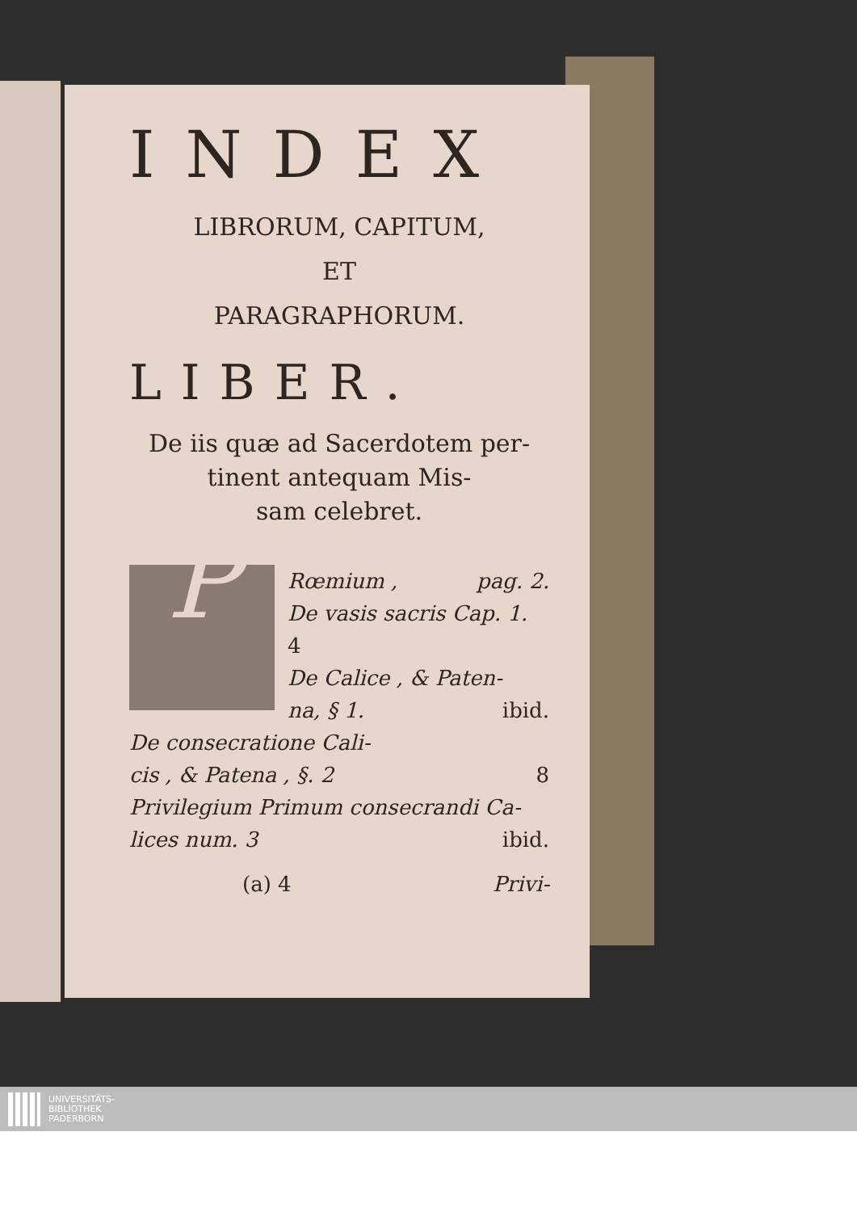INDEX
LIBRORUM, CAPITUM,
ET
PARAGRAPHORUM.
LIBER.
De iis quæ ad Sacerdotem per-
tinent antequam Mis-
sam celebret.
P
Rœmium , pag. 2.
De vasis sacris Cap. 1.
4
De Calice , & Paten-
na, § 1. ibid.
De consecratione Cali-
cis , & Patena , §. 2 8
Privilegium Primum consecrandi Ca-
lices num. 3 ibid.
(a) 4 Privi-
UNIVERSITÄTS-
BIBLIOTHEK
PADERBORN